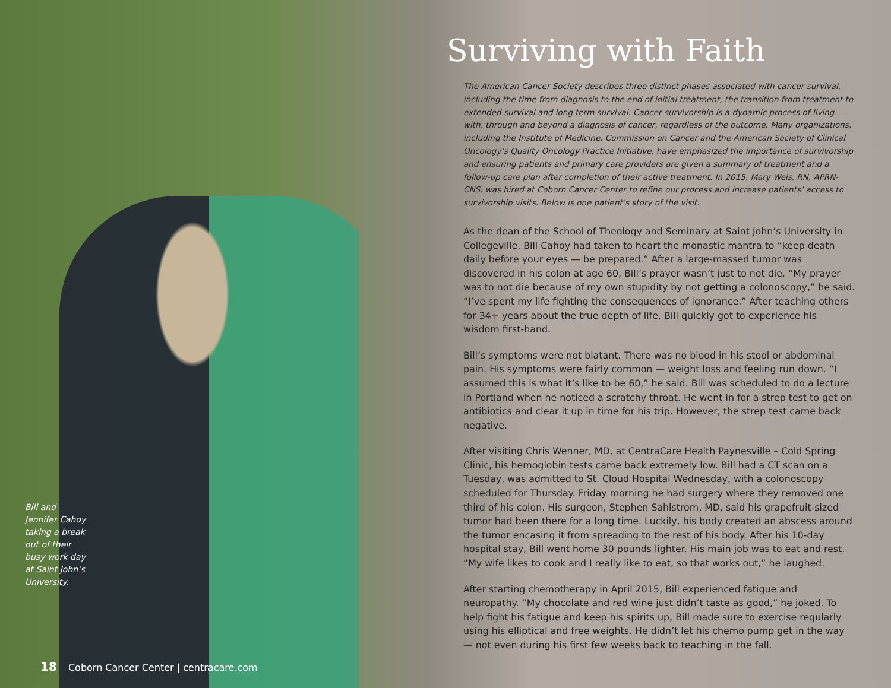Bill and Jennifer Cahoy taking a break out of their busy work day at Saint John’s University.
18 Coborn Cancer Center | centracare.com
Surviving with Faith
The American Cancer Society describes three distinct phases associated with cancer survival, including the time from diagnosis to the end of initial treatment, the transition from treatment to extended survival and long term survival. Cancer survivorship is a dynamic process of living with, through and beyond a diagnosis of cancer, regardless of the outcome. Many organizations, including the Institute of Medicine, Commission on Cancer and the American Society of Clinical Oncology’s Quality Oncology Practice Initiative, have emphasized the importance of survivorship and ensuring patients and primary care providers are given a summary of treatment and a follow-up care plan after completion of their active treatment. In 2015, Mary Weis, RN, APRN-CNS, was hired at Coborn Cancer Center to refine our process and increase patients’ access to survivorship visits. Below is one patient’s story of the visit.
As the dean of the School of Theology and Seminary at Saint John’s University in Collegeville, Bill Cahoy had taken to heart the monastic mantra to “keep death daily before your eyes — be prepared.” After a large-massed tumor was discovered in his colon at age 60, Bill’s prayer wasn’t just to not die, “My prayer was to not die because of my own stupidity by not getting a colonoscopy,” he said. “I’ve spent my life fighting the consequences of ignorance.” After teaching others for 34+ years about the true depth of life, Bill quickly got to experience his wisdom first-hand.
Bill’s symptoms were not blatant. There was no blood in his stool or abdominal pain. His symptoms were fairly common — weight loss and feeling run down. “I assumed this is what it’s like to be 60,” he said. Bill was scheduled to do a lecture in Portland when he noticed a scratchy throat. He went in for a strep test to get on antibiotics and clear it up in time for his trip. However, the strep test came back negative.
After visiting Chris Wenner, MD, at CentraCare Health Paynesville – Cold Spring Clinic, his hemoglobin tests came back extremely low. Bill had a CT scan on a Tuesday, was admitted to St. Cloud Hospital Wednesday, with a colonoscopy scheduled for Thursday. Friday morning he had surgery where they removed one third of his colon. His surgeon, Stephen Sahlstrom, MD, said his grapefruit-sized tumor had been there for a long time. Luckily, his body created an abscess around the tumor encasing it from spreading to the rest of his body. After his 10-day hospital stay, Bill went home 30 pounds lighter. His main job was to eat and rest. “My wife likes to cook and I really like to eat, so that works out,” he laughed.
After starting chemotherapy in April 2015, Bill experienced fatigue and neuropathy. “My chocolate and red wine just didn’t taste as good,” he joked. To help fight his fatigue and keep his spirits up, Bill made sure to exercise regularly using his elliptical and free weights. He didn’t let his chemo pump get in the way — not even during his first few weeks back to teaching in the fall.